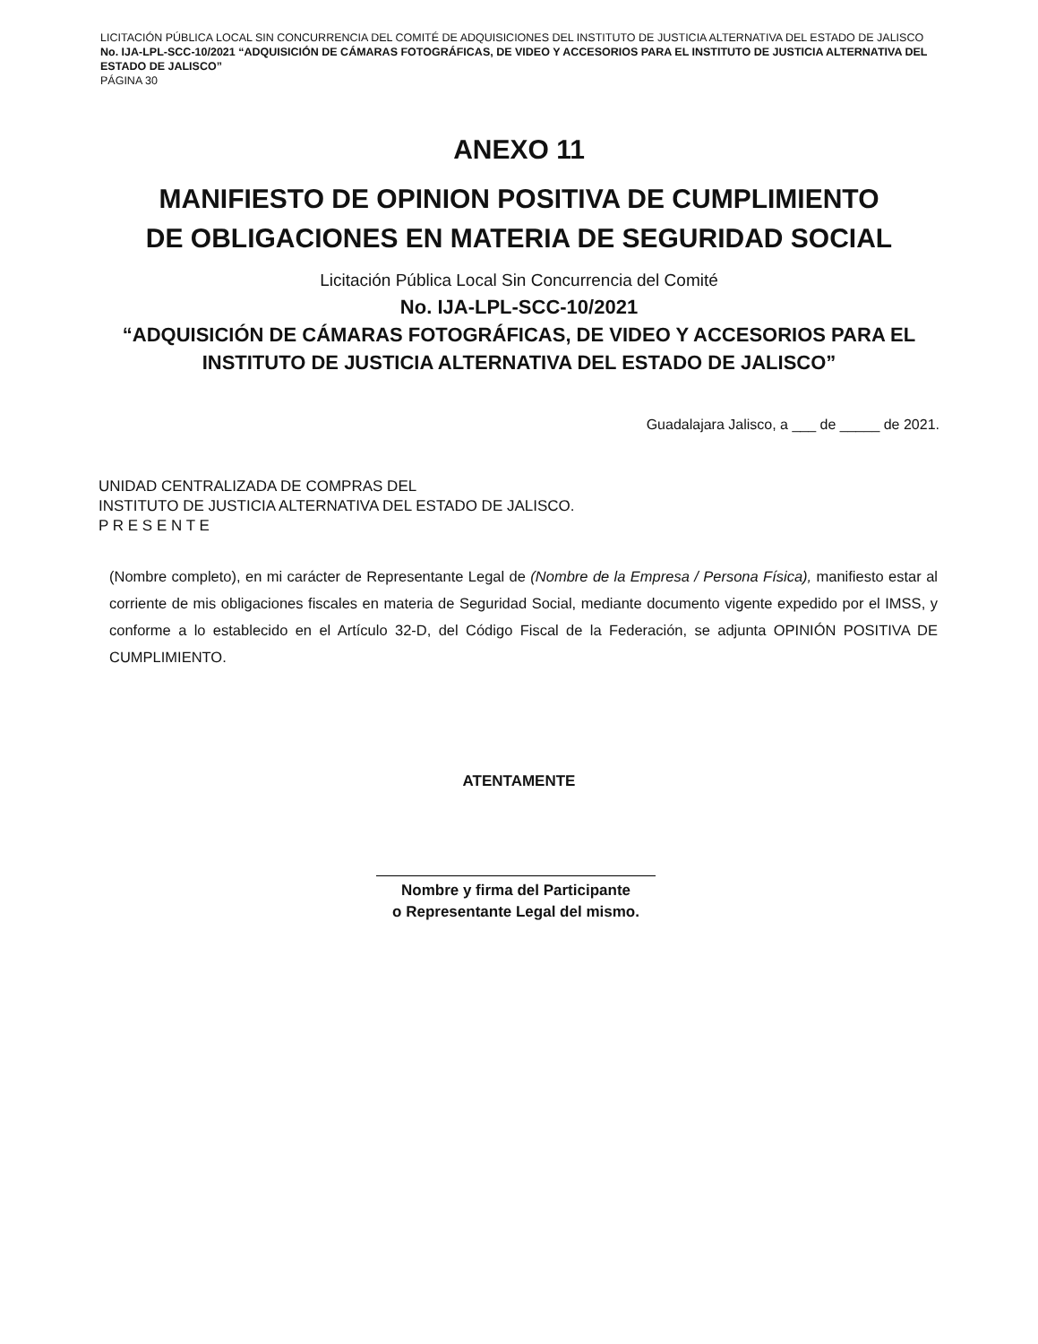LICITACIÓN PÚBLICA LOCAL SIN CONCURRENCIA DEL COMITÉ DE ADQUISICIONES DEL INSTITUTO DE JUSTICIA ALTERNATIVA DEL ESTADO DE JALISCO No. IJA-LPL-SCC-10/2021 “ADQUISICIÓN DE CÁMARAS FOTOGRÁFICAS, DE VIDEO Y ACCESORIOS PARA EL INSTITUTO DE JUSTICIA ALTERNATIVA DEL ESTADO DE JALISCO”
PÁGINA 30
ANEXO 11
MANIFIESTO DE OPINION POSITIVA DE CUMPLIMIENTO
DE OBLIGACIONES EN MATERIA DE SEGURIDAD SOCIAL
Licitación Pública Local Sin Concurrencia del Comité
No. IJA-LPL-SCC-10/2021
“ADQUISICIÓN DE CÁMARAS FOTOGRÁFICAS, DE VIDEO Y ACCESORIOS PARA EL
INSTITUTO DE JUSTICIA ALTERNATIVA DEL ESTADO DE JALISCO”
Guadalajara Jalisco, a ___ de _____ de 2021.
UNIDAD CENTRALIZADA DE COMPRAS DEL
INSTITUTO DE JUSTICIA ALTERNATIVA DEL ESTADO DE JALISCO.
P R E S E N T E
(Nombre completo), en mi carácter de Representante Legal de (Nombre de la Empresa / Persona Física), manifiesto estar al corriente de mis obligaciones fiscales en materia de Seguridad Social, mediante documento vigente expedido por el IMSS, y conforme a lo establecido en el Artículo 32-D, del Código Fiscal de la Federación, se adjunta OPINIÓN POSITIVA DE CUMPLIMIENTO.
ATENTAMENTE
Nombre y firma del Participante
o Representante Legal del mismo.